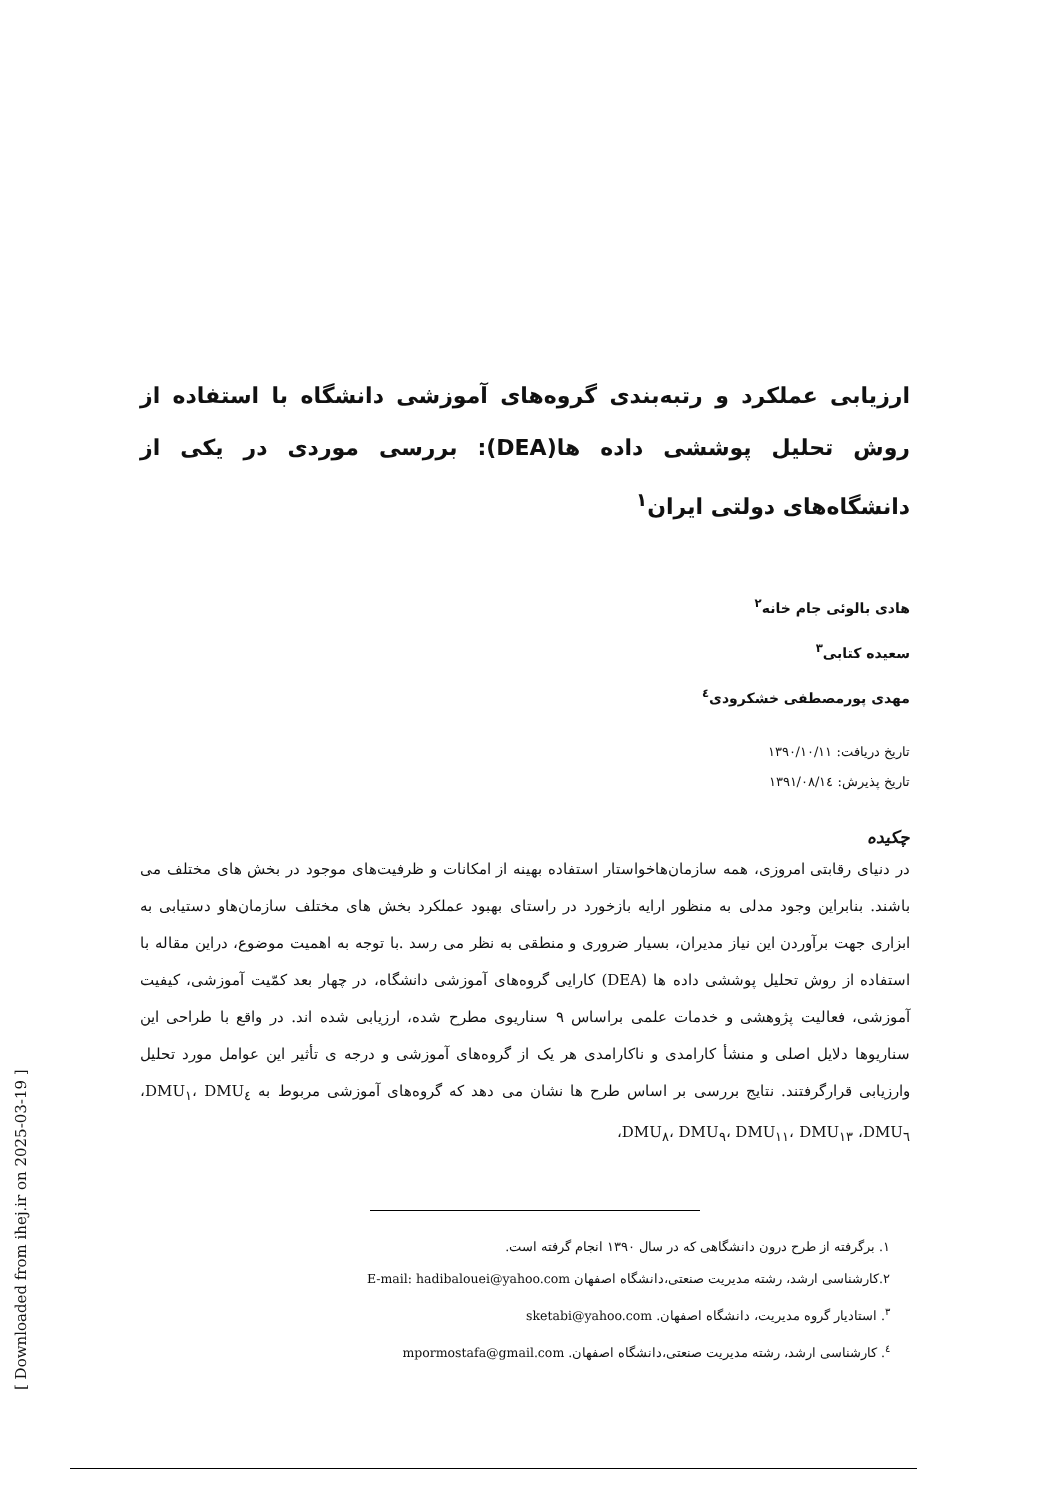ارزیابی عملکرد و رتبه‌بندی گروه‌های آموزشی دانشگاه با استفاده از روش تحلیل پوششی داده ها(DEA): بررسی موردی در یکی از دانشگاه‌های دولتی ایران<sup>۱</sup>
هادی بالوئی جام خانه<sup>۲</sup>
سعیده کتابی<sup>۳</sup>
مهدی پورمصطفی خشکرودی<sup>٤</sup>
تاریخ دریافت: ۱۳۹۰/۱۰/۱۱
تاریخ پذیرش: ۱۳۹۱/۰۸/۱٤
چکیده
در دنیای رقابتی امروزی، همه سازمان‌هاخواستار استفاده بهینه از امکانات و ظرفیت‌های موجود در بخش های مختلف می باشند. بنابراین وجود مدلی به منظور ارایه بازخورد در راستای بهبود عملکرد بخش های مختلف سازمان‌هاو دستیابی به ابزاری جهت برآوردن این نیاز مدیران، بسیار ضروری و منطقی به نظر می رسد .با توجه به اهمیت موضوع، دراین مقاله با استفاده از روش تحلیل پوششی داده ها (DEA) کارایی گروه‌های آموزشی دانشگاه، در چهار بعد کمّیت آموزشی، کیفیت آموزشی، فعالیت پژوهشی و خدمات علمی براساس ۹ سناریوی مطرح شده، ارزیابی شده اند. در واقع با طراحی این سناریوها دلایل اصلی و منشأ کارامدی و ناکارامدی هر یک از گروه‌های آموزشی و درجه ی تأثیر این عوامل مورد تحلیل وارزیابی قرارگرفتند. نتایج بررسی بر اساس طرح ها نشان می دهد که گروه‌های آموزشی مربوط به DMU<sub>۱</sub>، DMU<sub>٤</sub>، DMU<sub>٦</sub>، DMU<sub>۸</sub>، DMU<sub>۹</sub>، DMU<sub>۱۱</sub>، DMU<sub>۱۳</sub>،
۱. برگرفته از طرح درون دانشگاهی که در سال ۱۳۹۰ انجام گرفته است.
۲.کارشناسی ارشد، رشته مدیریت صنعتی،دانشگاه اصفهان E-mail: hadibalouei@yahoo.com
<sup>۳</sup>. استادیار گروه مدیریت، دانشگاه اصفهان. sketabi@yahoo.com
<sup>٤</sup>. کارشناسی ارشد، رشته مدیریت صنعتی،دانشگاه اصفهان. mpormostafa@gmail.com
[ Downloaded from ihej.ir on 2025-03-19 ]